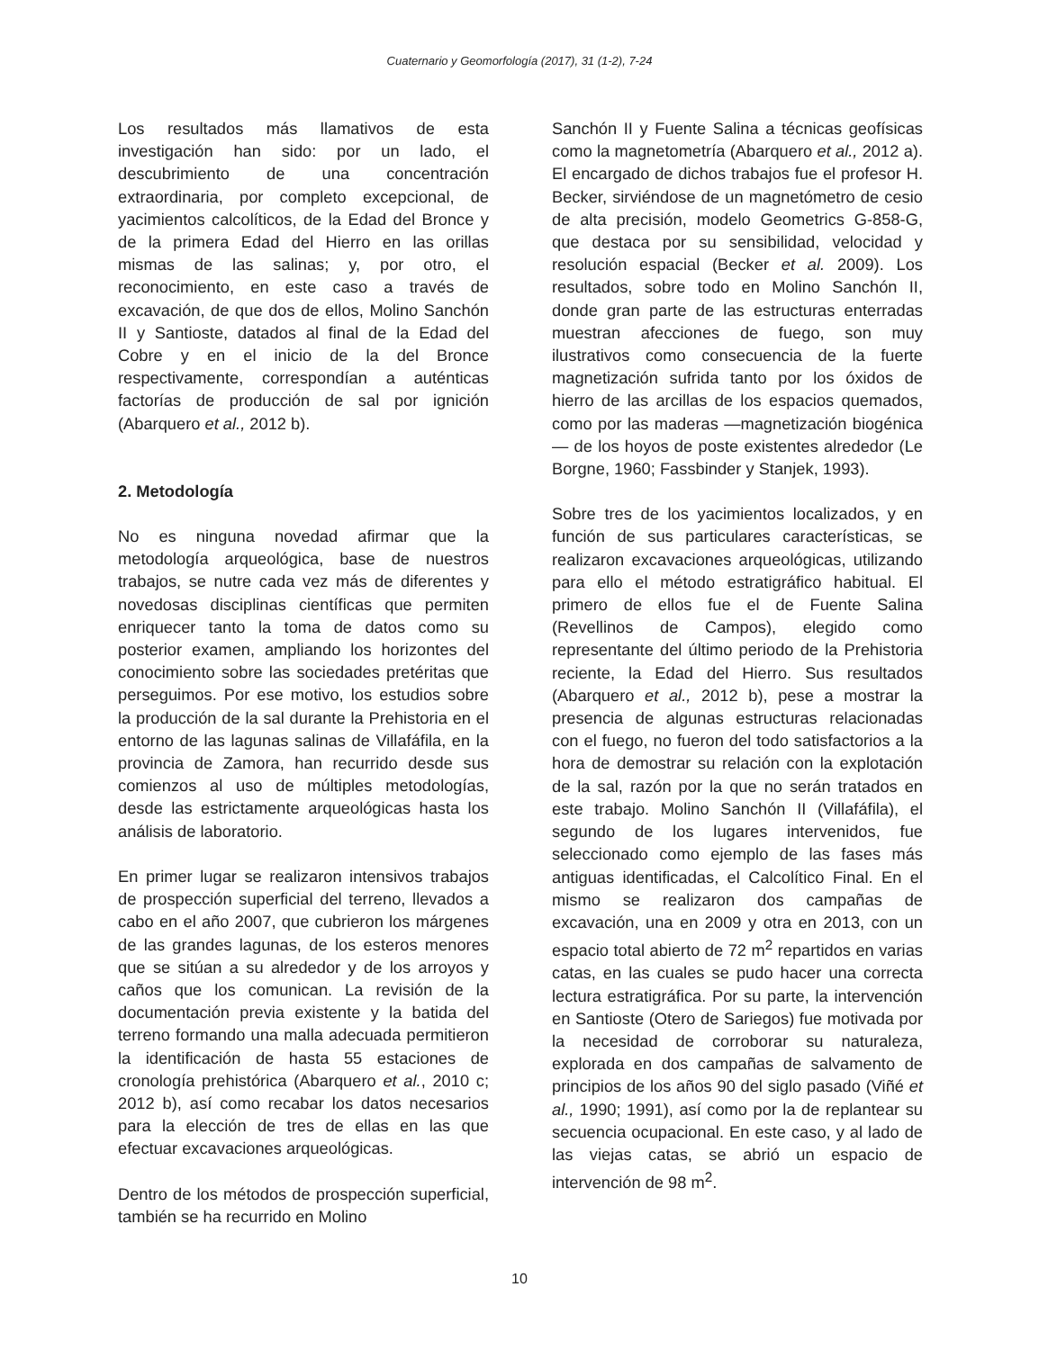Cuaternario y Geomorfología (2017), 31 (1-2), 7-24
Los resultados más llamativos de esta investigación han sido: por un lado, el descubrimiento de una concentración extraordinaria, por completo excepcional, de yacimientos calcolíticos, de la Edad del Bronce y de la primera Edad del Hierro en las orillas mismas de las salinas; y, por otro, el reconocimiento, en este caso a través de excavación, de que dos de ellos, Molino Sanchón II y Santioste, datados al final de la Edad del Cobre y en el inicio de la del Bronce respectivamente, correspondían a auténticas factorías de producción de sal por ignición (Abarquero et al., 2012 b).
2. Metodología
No es ninguna novedad afirmar que la metodología arqueológica, base de nuestros trabajos, se nutre cada vez más de diferentes y novedosas disciplinas científicas que permiten enriquecer tanto la toma de datos como su posterior examen, ampliando los horizontes del conocimiento sobre las sociedades pretéritas que perseguimos. Por ese motivo, los estudios sobre la producción de la sal durante la Prehistoria en el entorno de las lagunas salinas de Villafáfila, en la provincia de Zamora, han recurrido desde sus comienzos al uso de múltiples metodologías, desde las estrictamente arqueológicas hasta los análisis de laboratorio.
En primer lugar se realizaron intensivos trabajos de prospección superficial del terreno, llevados a cabo en el año 2007, que cubrieron los márgenes de las grandes lagunas, de los esteros menores que se sitúan a su alrededor y de los arroyos y caños que los comunican. La revisión de la documentación previa existente y la batida del terreno formando una malla adecuada permitieron la identificación de hasta 55 estaciones de cronología prehistórica (Abarquero et al., 2010 c; 2012 b), así como recabar los datos necesarios para la elección de tres de ellas en las que efectuar excavaciones arqueológicas.
Dentro de los métodos de prospección superficial, también se ha recurrido en Molino
Sanchón II y Fuente Salina a técnicas geofísicas como la magnetometría (Abarquero et al., 2012 a). El encargado de dichos trabajos fue el profesor H. Becker, sirviéndose de un magnetómetro de cesio de alta precisión, modelo Geometrics G-858-G, que destaca por su sensibilidad, velocidad y resolución espacial (Becker et al. 2009). Los resultados, sobre todo en Molino Sanchón II, donde gran parte de las estructuras enterradas muestran afecciones de fuego, son muy ilustrativos como consecuencia de la fuerte magnetización sufrida tanto por los óxidos de hierro de las arcillas de los espacios quemados, como por las maderas —magnetización biogénica— de los hoyos de poste existentes alrededor (Le Borgne, 1960; Fassbinder y Stanjek, 1993).
Sobre tres de los yacimientos localizados, y en función de sus particulares características, se realizaron excavaciones arqueológicas, utilizando para ello el método estratigráfico habitual. El primero de ellos fue el de Fuente Salina (Revellinos de Campos), elegido como representante del último periodo de la Prehistoria reciente, la Edad del Hierro. Sus resultados (Abarquero et al., 2012 b), pese a mostrar la presencia de algunas estructuras relacionadas con el fuego, no fueron del todo satisfactorios a la hora de demostrar su relación con la explotación de la sal, razón por la que no serán tratados en este trabajo. Molino Sanchón II (Villafáfila), el segundo de los lugares intervenidos, fue seleccionado como ejemplo de las fases más antiguas identificadas, el Calcolítico Final. En el mismo se realizaron dos campañas de excavación, una en 2009 y otra en 2013, con un espacio total abierto de 72 m<sup>2</sup> repartidos en varias catas, en las cuales se pudo hacer una correcta lectura estratigráfica. Por su parte, la intervención en Santioste (Otero de Sariegos) fue motivada por la necesidad de corroborar su naturaleza, explorada en dos campañas de salvamento de principios de los años 90 del siglo pasado (Viñé et al., 1990; 1991), así como por la de replantear su secuencia ocupacional. En este caso, y al lado de las viejas catas, se abrió un espacio de intervención de 98 m<sup>2</sup>.
10